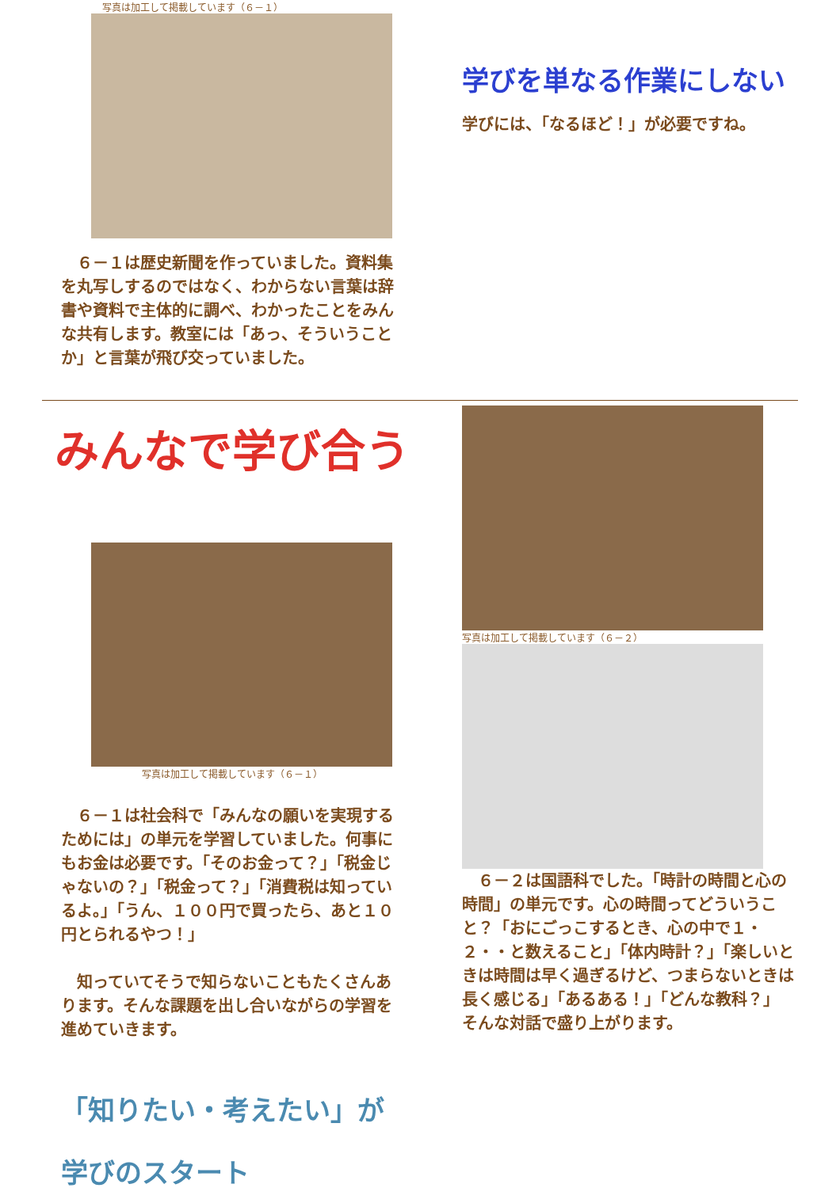写真は加工して掲載しています（６－１）
　６－１は歴史新聞を作っていました。資料集を丸写しするのではなく、わからない言葉は辞書や資料で主体的に調べ、わかったことをみんな共有します。教室には「あっ、そういうことか」と言葉が飛び交っていました。
学びを単なる作業にしない
学びには、「なるほど！」が必要ですね。
みんなで学び合う
写真は加工して掲載しています（６－１）
　６－１は社会科で「みんなの願いを実現するためには」の単元を学習していました。何事にもお金は必要です。「そのお金って？」「税金じゃないの？」「税金って？」「消費税は知っているよ。」「うん、１００円で買ったら、あと１０円とられるやつ！」
　知っていてそうで知らないこともたくさんあります。そんな課題を出し合いながらの学習を進めていきます。
「知りたい・考えたい」が
学びのスタート
写真は加工して掲載しています（６－２）
　６－２は国語科でした。「時計の時間と心の時間」の単元です。心の時間ってどういうこと？「おにごっこするとき、心の中で１・２・・と数えること」「体内時計？」「楽しいときは時間は早く過ぎるけど、つまらないときは長く感じる」「あるある！」「どんな教科？」
そんな対話で盛り上がります。